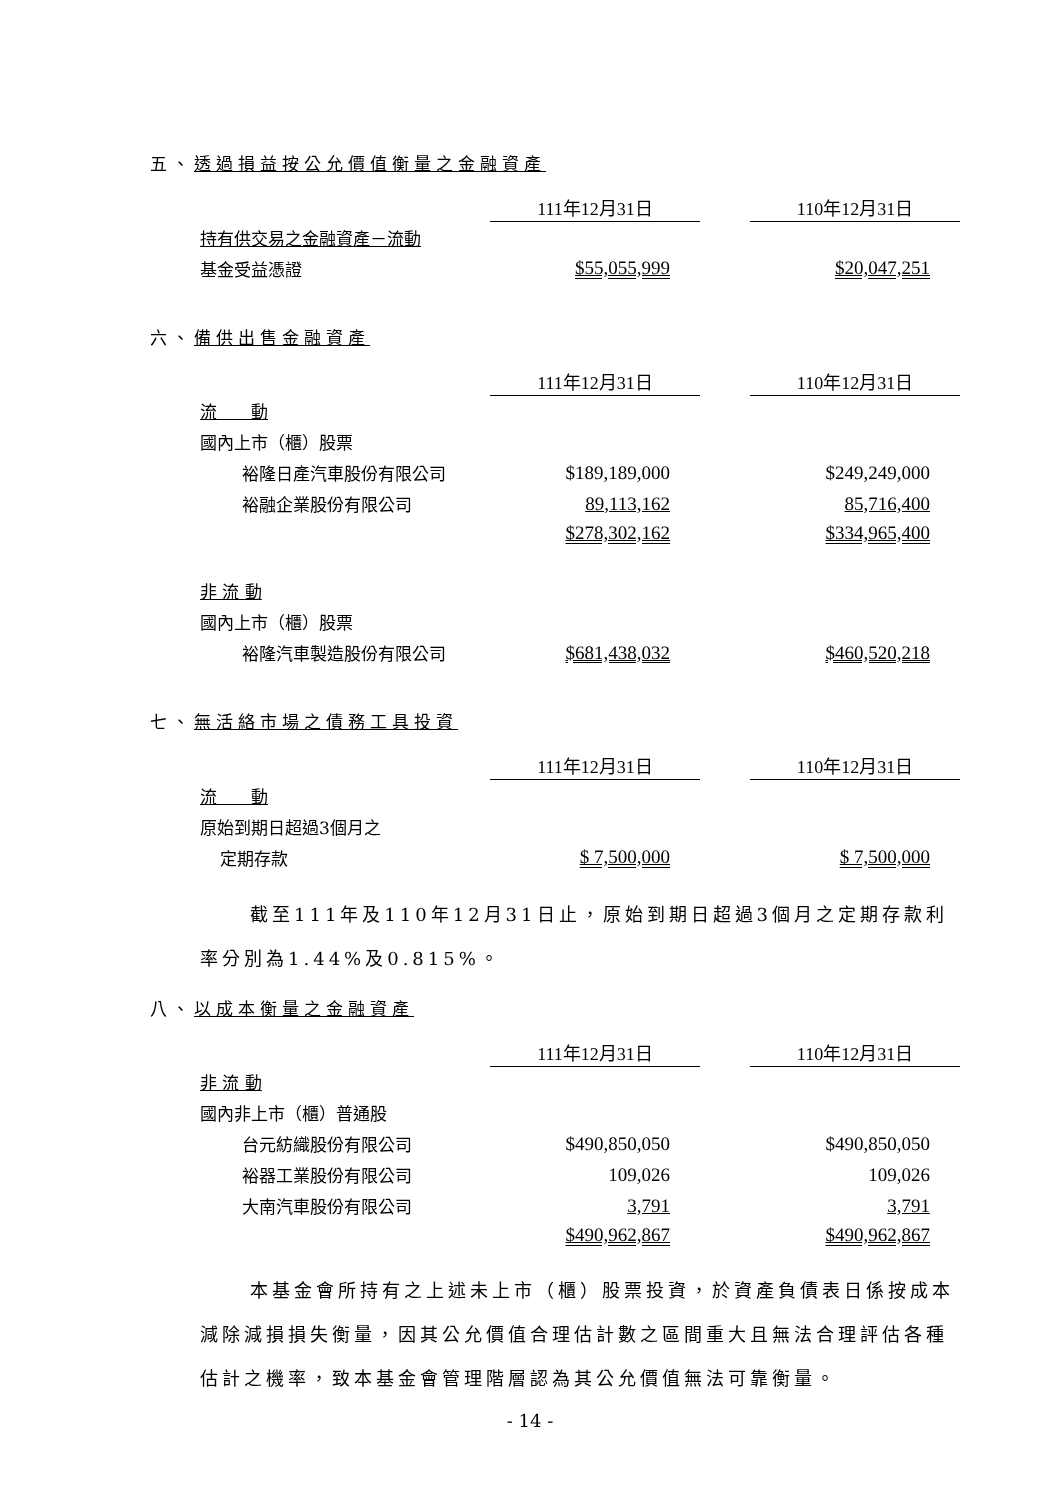五、透過損益按公允價值衡量之金融資產
| | 111年12月31日 | | 110年12月31日 |
| 持有供交易之金融資產－流動 | | | |
| 基金受益憑證 | $55,055,999 | | $20,047,251 |
六、備供出售金融資產
| | 111年12月31日 | | 110年12月31日 |
| 流 動 | | | |
| 國內上市（櫃）股票 | | | |
| 裕隆日產汽車股份有限公司 | $189,189,000 | | $249,249,000 |
| 裕融企業股份有限公司 | 89,113,162 | | 85,716,400 |
| | $278,302,162 | | $334,965,400 |
| 非 流 動 | | | |
| 國內上市（櫃）股票 | | | |
| 裕隆汽車製造股份有限公司 | $681,438,032 | | $460,520,218 |
七、無活絡市場之債務工具投資
| | 111年12月31日 | | 110年12月31日 |
| 流 動 | | | |
| 原始到期日超過3個月之 | | | |
| 定期存款 | $ 7,500,000 | | $ 7,500,000 |
截至111年及110年12月31日止，原始到期日超過3個月之定期存款利率分別為1.44%及0.815%。
八、以成本衡量之金融資產
| | 111年12月31日 | | 110年12月31日 |
| 非 流 動 | | | |
| 國內非上市（櫃）普通股 | | | |
| 台元紡織股份有限公司 | $490,850,050 | | $490,850,050 |
| 裕器工業股份有限公司 | 109,026 | | 109,026 |
| 大南汽車股份有限公司 | 3,791 | | 3,791 |
| | $490,962,867 | | $490,962,867 |
本基金會所持有之上述未上市（櫃）股票投資，於資產負債表日係按成本減除減損損失衡量，因其公允價值合理估計數之區間重大且無法合理評估各種估計之機率，致本基金會管理階層認為其公允價值無法可靠衡量。
- 14 -